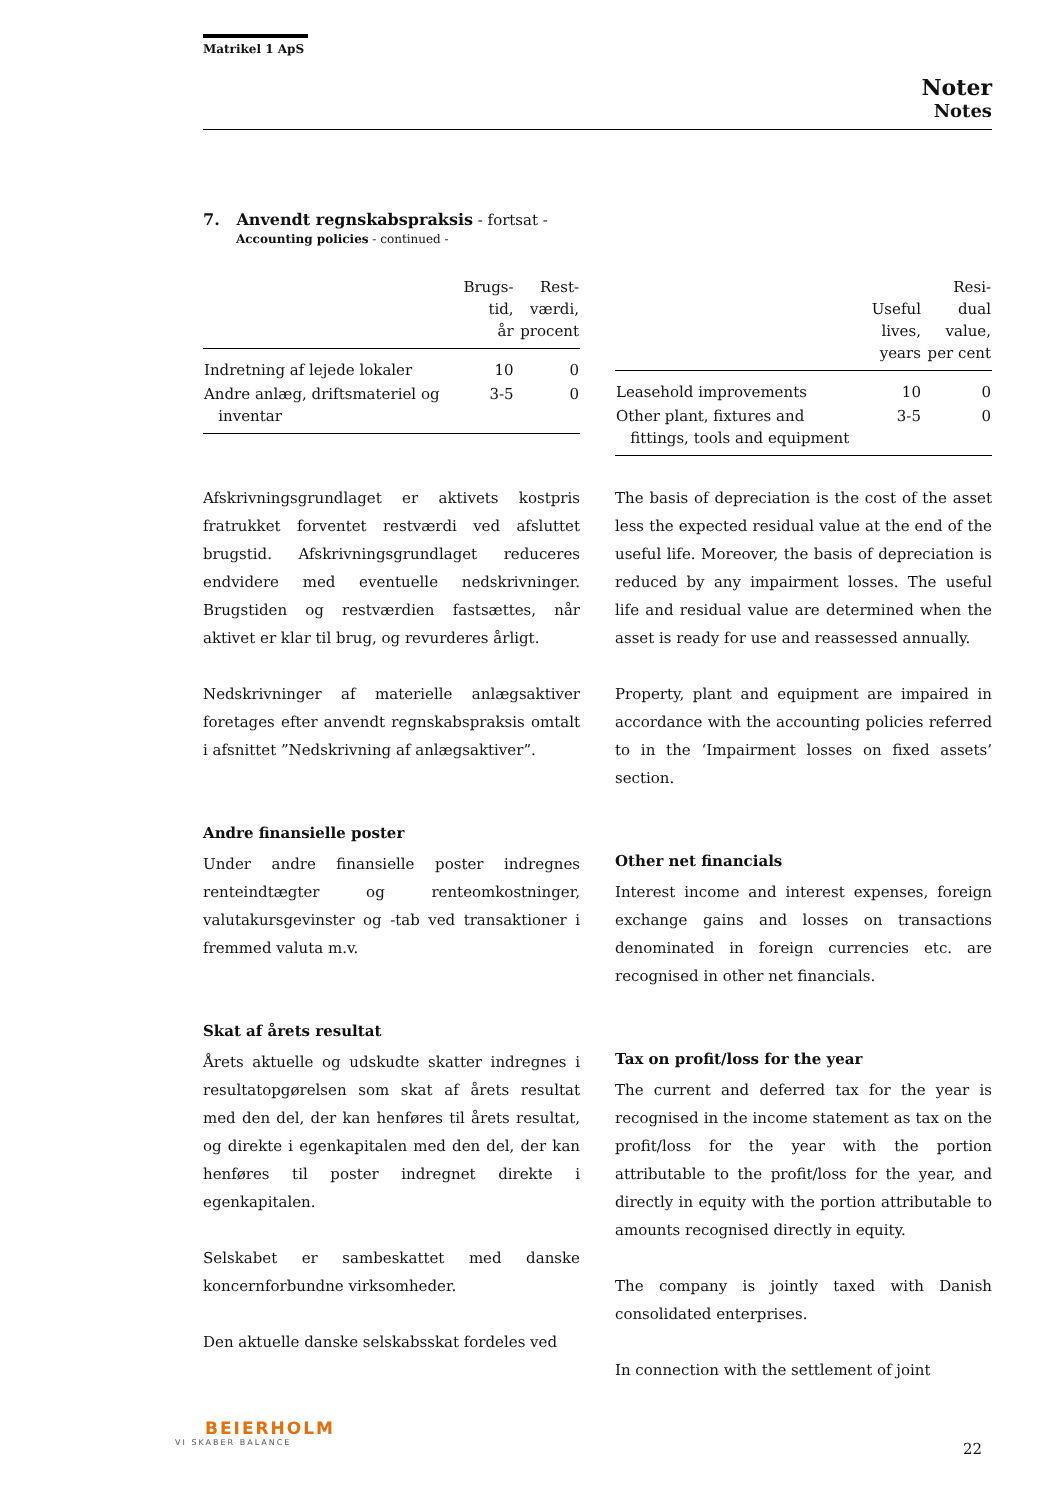Matrikel 1 ApS
Noter
Notes
7. Anvendt regnskabspraksis - fortsat -
Accounting policies - continued -
| | Brugs- tid, år | Rest- værdi, procent |
| --- | --- | --- |
| Indretning af lejede lokaler | 10 | 0 |
| Andre anlæg, driftsmateriel og inventar | 3-5 | 0 |
| | Useful lives, years | Resi- dual value, per cent |
| --- | --- | --- |
| Leasehold improvements | 10 | 0 |
| Other plant, fixtures and fittings, tools and equipment | 3-5 | 0 |
Afskrivningsgrundlaget er aktivets kostpris fratrukket forventet restværdi ved afsluttet brugstid. Afskrivningsgrundlaget reduceres endvidere med eventuelle nedskrivninger. Brugstiden og restværdien fastsættes, når aktivet er klar til brug, og revurderes årligt.
Nedskrivninger af materielle anlægsaktiver foretages efter anvendt regnskabspraksis omtalt i afsnittet ”Nedskrivning af anlægsaktiver”.
Andre finansielle poster
Under andre finansielle poster indregnes renteindtægter og renteomkostninger, valutakursgevinster og -tab ved transaktioner i fremmed valuta m.v.
Skat af årets resultat
Årets aktuelle og udskudte skatter indregnes i resultatopgørelsen som skat af årets resultat med den del, der kan henføres til årets resultat, og direkte i egenkapitalen med den del, der kan henføres til poster indregnet direkte i egenkapitalen.
Selskabet er sambeskattet med danske koncernforbundne virksomheder.
Den aktuelle danske selskabsskat fordeles ved
The basis of depreciation is the cost of the asset less the expected residual value at the end of the useful life. Moreover, the basis of depreciation is reduced by any impairment losses. The useful life and residual value are determined when the asset is ready for use and reassessed annually.
Property, plant and equipment are impaired in accordance with the accounting policies referred to in the ‘Impairment losses on fixed assets’ section.
Other net financials
Interest income and interest expenses, foreign exchange gains and losses on transactions denominated in foreign currencies etc. are recognised in other net financials.
Tax on profit/loss for the year
The current and deferred tax for the year is recognised in the income statement as tax on the profit/loss for the year with the portion attributable to the profit/loss for the year, and directly in equity with the portion attributable to amounts recognised directly in equity.
The company is jointly taxed with Danish consolidated enterprises.
In connection with the settlement of joint
BEIERHOLM
VI SKABER BALANCE
22